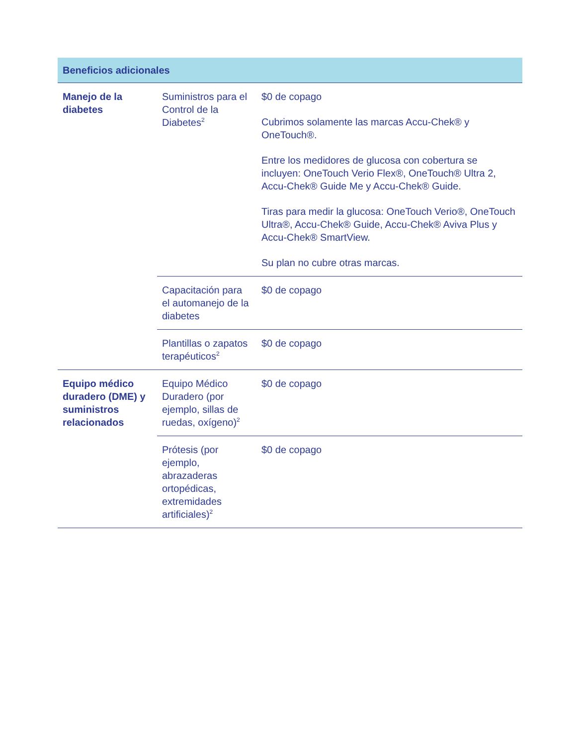| Beneficios adicionales | | |
| --- | --- | --- |
| Manejo de la diabetes | Suministros para el Control de la Diabetes<sup>2</sup> | $0 de copago Cubrimos solamente las marcas Accu-Chek® y OneTouch®. Entre los medidores de glucosa con cobertura se incluyen: OneTouch Verio Flex®, OneTouch® Ultra 2, Accu-Chek® Guide Me y Accu-Chek® Guide. Tiras para medir la glucosa: OneTouch Verio®, OneTouch Ultra®, Accu-Chek® Guide, Accu-Chek® Aviva Plus y Accu-Chek® SmartView. Su plan no cubre otras marcas. |
| | Capacitación para el automanejo de la diabetes | $0 de copago |
| | Plantillas o zapatos terapéuticos<sup>2</sup> | $0 de copago |
| Equipo médico duradero (DME) y suministros relacionados | Equipo Médico Duradero (por ejemplo, sillas de ruedas, oxígeno)<sup>2</sup> | $0 de copago |
| | Prótesis (por ejemplo, abrazaderas ortopédicas, extremidades artificiales)<sup>2</sup> | $0 de copago |